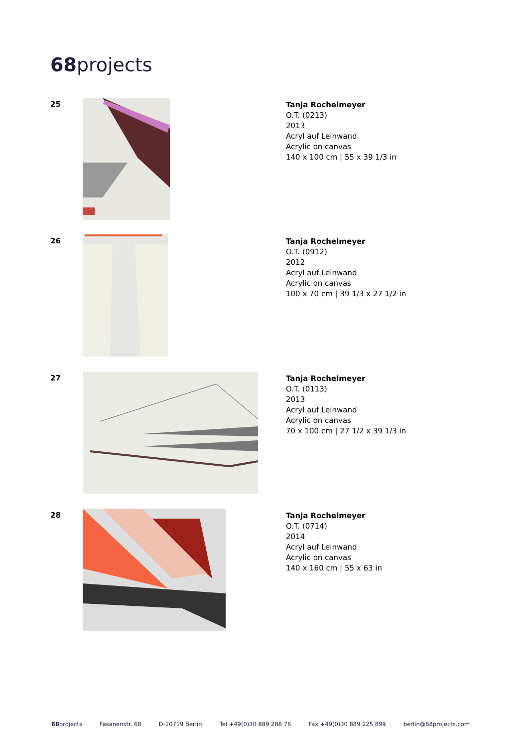68projects
25
Tanja Rochelmeyer
O.T. (0213)
2013
Acryl auf Leinwand
Acrylic on canvas
140 x 100 cm | 55 x 39 1/3 in
26
Tanja Rochelmeyer
O.T. (0912)
2012
Acryl auf Leinwand
Acrylic on canvas
100 x 70 cm | 39 1/3 x 27 1/2 in
27
Tanja Rochelmeyer
O.T. (0113)
2013
Acryl auf Leinwand
Acrylic on canvas
70 x 100 cm | 27 1/2 x 39 1/3 in
28
Tanja Rochelmeyer
O.T. (0714)
2014
Acryl auf Leinwand
Acrylic on canvas
140 x 160 cm | 55 x 63 in
68projects Fasanenstr. 68 D-10719 Berlin Tel +49(0)30 889 288 76 Fax +49(0)30 889 225 899 berlin@68projects.com